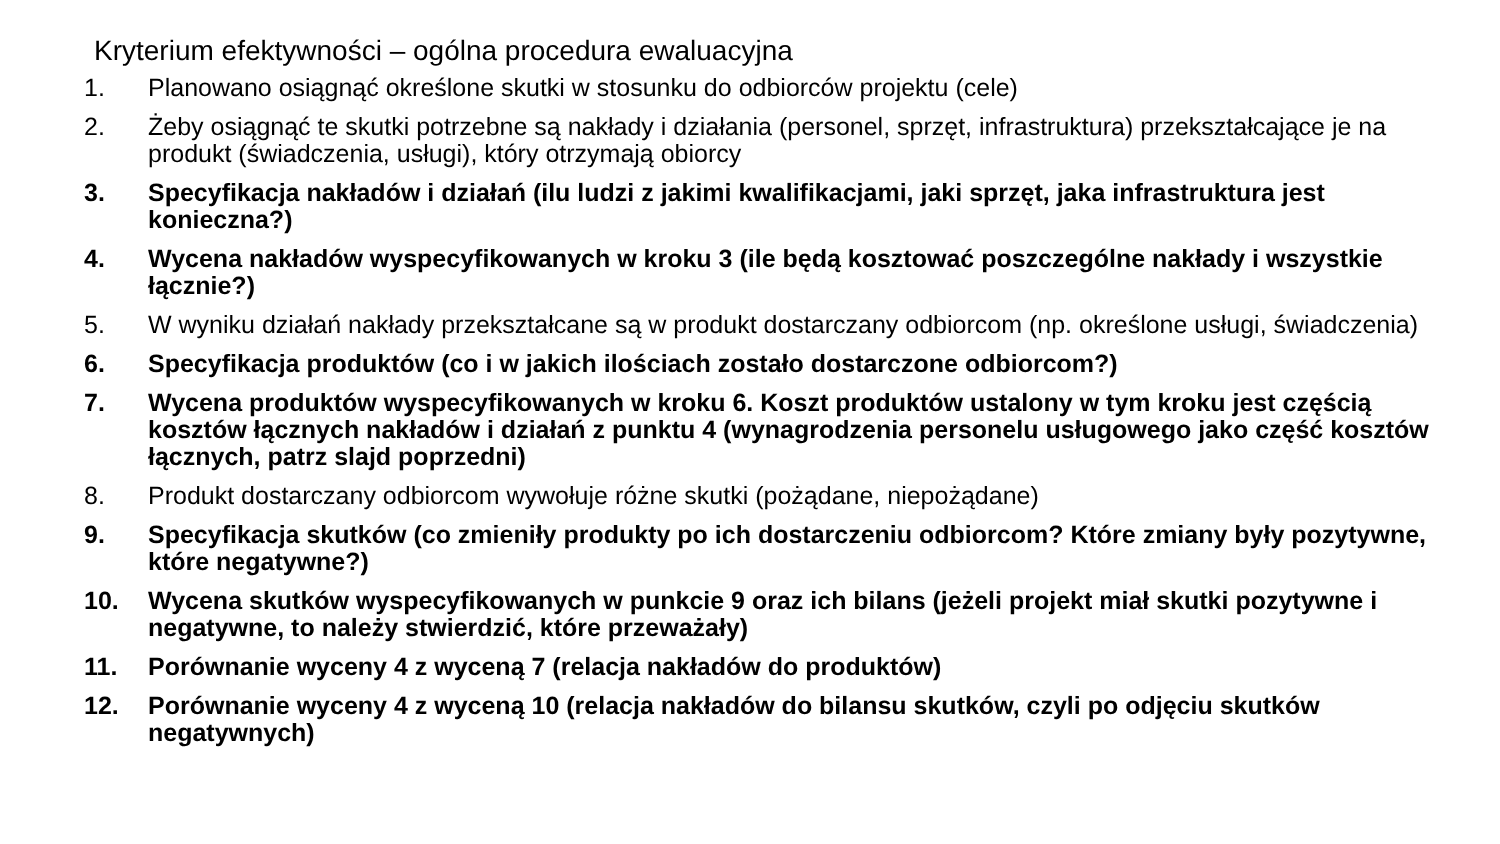Kryterium efektywności – ogólna procedura ewaluacyjna
1. Planowano osiągnąć określone skutki w stosunku do odbiorców projektu (cele)
2. Żeby osiągnąć te skutki potrzebne są nakłady i działania (personel, sprzęt, infrastruktura) przekształcające je na produkt (świadczenia, usługi), który otrzymają obiorcy
3. Specyfikacja nakładów i działań (ilu ludzi z jakimi kwalifikacjami, jaki sprzęt, jaka infrastruktura jest konieczna?)
4. Wycena nakładów wyspecyfikowanych w kroku 3 (ile będą kosztować poszczególne nakłady i wszystkie łącznie?)
5. W wyniku działań nakłady przekształcane są w produkt dostarczany odbiorcom (np. określone usługi, świadczenia)
6. Specyfikacja produktów (co i w jakich ilościach zostało dostarczone odbiorcom?)
7. Wycena produktów wyspecyfikowanych w kroku 6. Koszt produktów ustalony w tym kroku jest częścią kosztów łącznych nakładów i działań z punktu 4 (wynagrodzenia personelu usługowego jako część kosztów łącznych, patrz slajd poprzedni)
8. Produkt dostarczany odbiorcom wywołuje różne skutki (pożądane, niepożądane)
9. Specyfikacja skutków (co zmieniły produkty po ich dostarczeniu odbiorcom? Które zmiany były pozytywne, które negatywne?)
10. Wycena skutków wyspecyfikowanych w punkcie 9 oraz ich bilans (jeżeli projekt miał skutki pozytywne i negatywne, to należy stwierdzić, które przeważały)
11. Porównanie wyceny 4 z wyceną 7 (relacja nakładów do produktów)
12. Porównanie wyceny 4 z wyceną 10 (relacja nakładów do bilansu skutków, czyli po odjęciu skutków negatywnych)